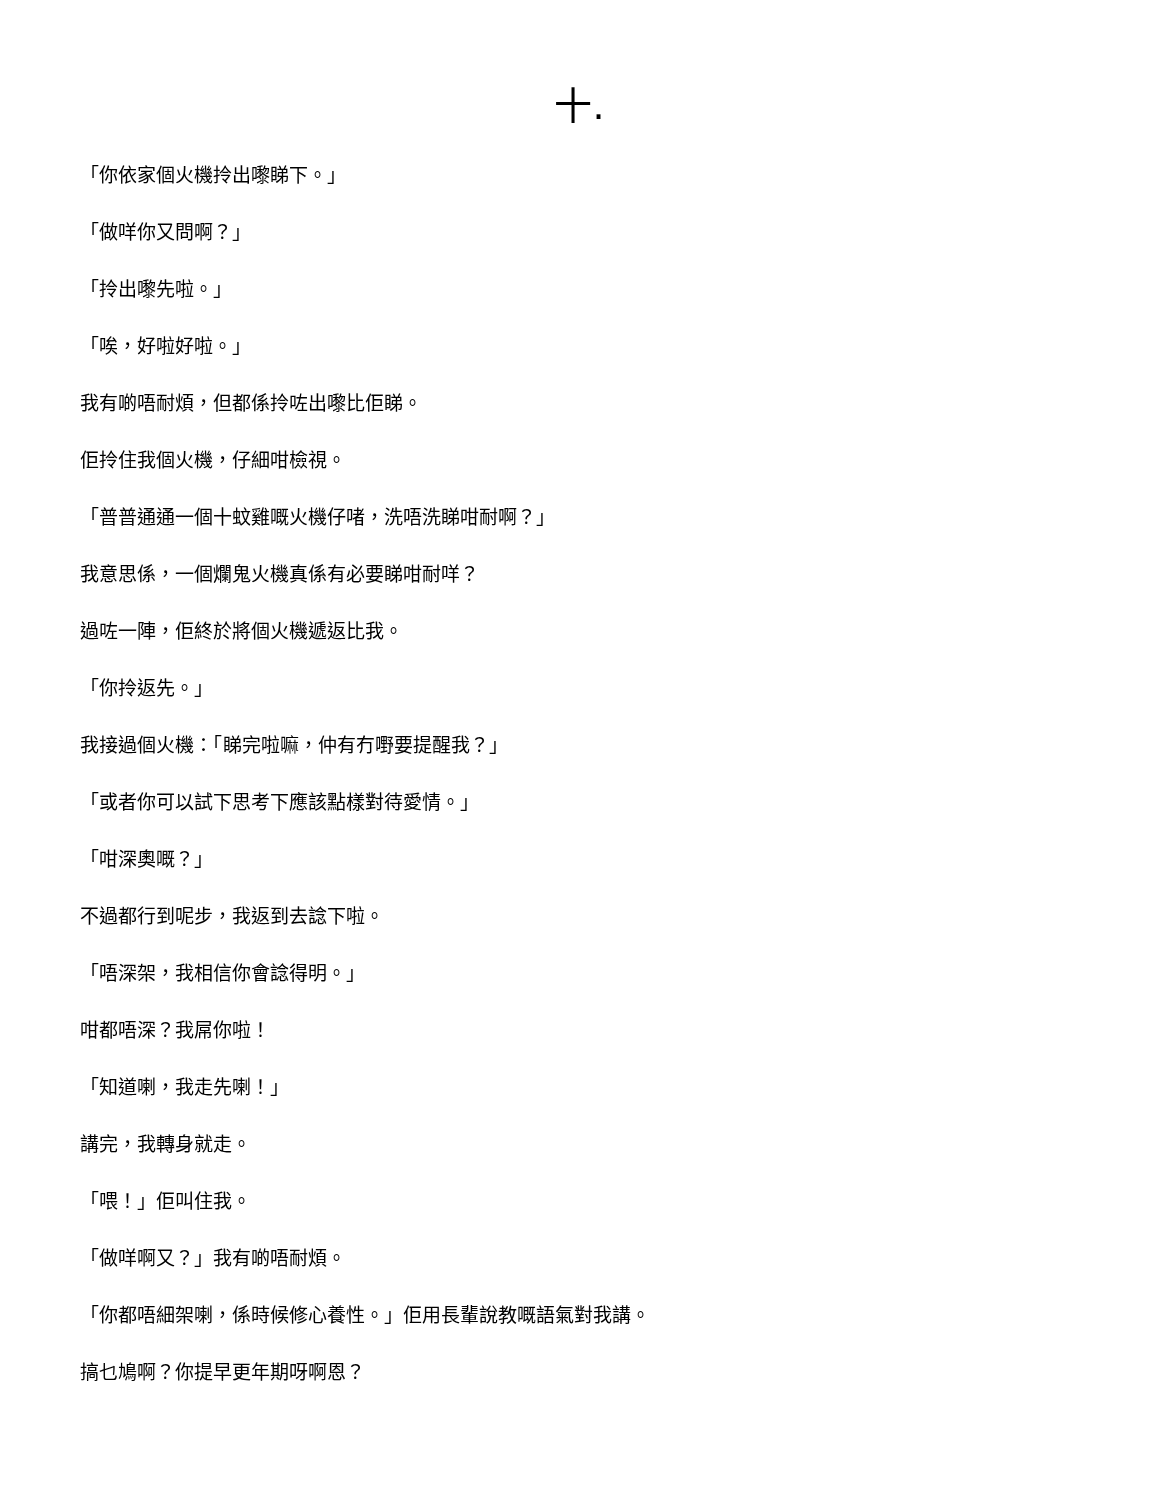十.
「你依家個火機拎出嚟睇下。」
「做咩你又問啊？」
「拎出嚟先啦。」
「唉，好啦好啦。」
我有啲唔耐煩，但都係拎咗出嚟比佢睇。
佢拎住我個火機，仔細咁檢視。
「普普通通一個十蚊雞嘅火機仔啫，洗唔洗睇咁耐啊？」
我意思係，一個爛鬼火機真係有必要睇咁耐咩？
過咗一陣，佢終於將個火機遞返比我。
「你拎返先。」
我接過個火機：「睇完啦嘛，仲有冇嘢要提醒我？」
「或者你可以試下思考下應該點樣對待愛情。」
「咁深奧嘅？」
不過都行到呢步，我返到去諗下啦。
「唔深架，我相信你會諗得明。」
咁都唔深？我屌你啦！
「知道喇，我走先喇！」
講完，我轉身就走。
「喂！」佢叫住我。
「做咩啊又？」我有啲唔耐煩。
「你都唔細架喇，係時候修心養性。」佢用長輩說教嘅語氣對我講。
搞乜鳩啊？你提早更年期呀啊恩？